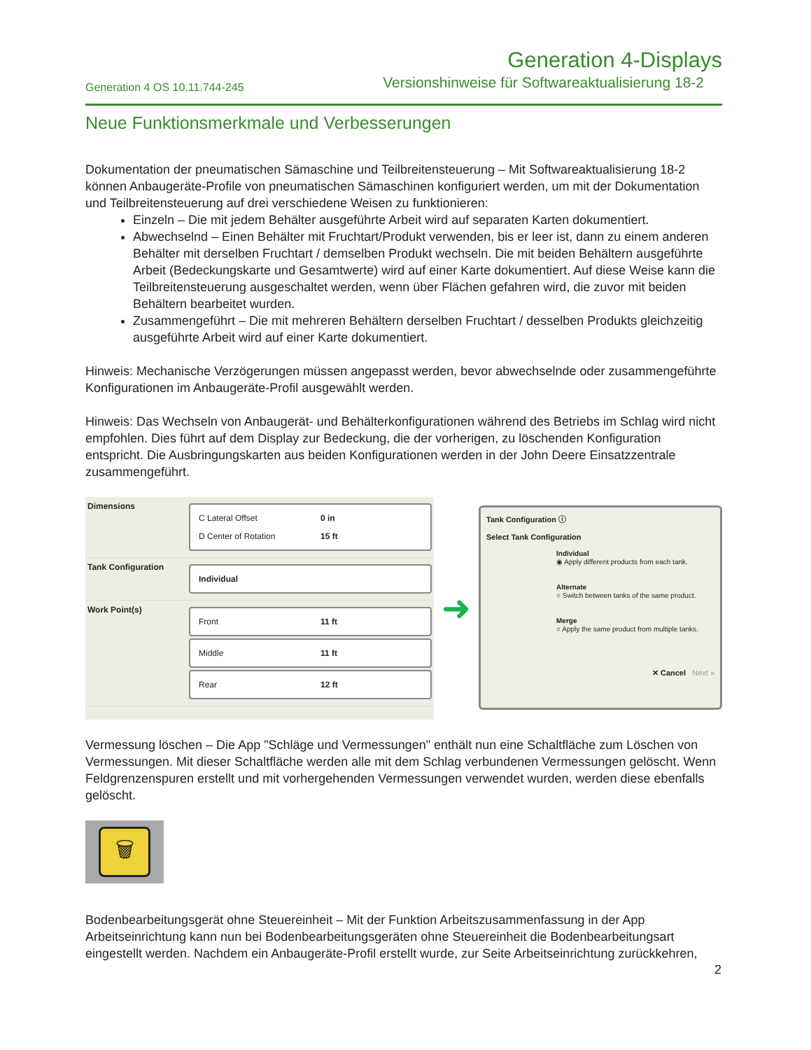Generation 4-Displays
Generation 4 OS 10.11.744-245 Versionshinweise für Softwareaktualisierung 18-2
Neue Funktionsmerkmale und Verbesserungen
Dokumentation der pneumatischen Sämaschine und Teilbreitensteuerung – Mit Softwareaktualisierung 18-2 können Anbaugeräte-Profile von pneumatischen Sämaschinen konfiguriert werden, um mit der Dokumentation und Teilbreitensteuerung auf drei verschiedene Weisen zu funktionieren:
Einzeln – Die mit jedem Behälter ausgeführte Arbeit wird auf separaten Karten dokumentiert.
Abwechselnd – Einen Behälter mit Fruchtart/Produkt verwenden, bis er leer ist, dann zu einem anderen Behälter mit derselben Fruchtart / demselben Produkt wechseln. Die mit beiden Behältern ausgeführte Arbeit (Bedeckungskarte und Gesamtwerte) wird auf einer Karte dokumentiert. Auf diese Weise kann die Teilbreitensteuerung ausgeschaltet werden, wenn über Flächen gefahren wird, die zuvor mit beiden Behältern bearbeitet wurden.
Zusammengeführt – Die mit mehreren Behältern derselben Fruchtart / desselben Produkts gleichzeitig ausgeführte Arbeit wird auf einer Karte dokumentiert.
Hinweis: Mechanische Verzögerungen müssen angepasst werden, bevor abwechselnde oder zusammengeführte Konfigurationen im Anbaugeräte-Profil ausgewählt werden.
Hinweis: Das Wechseln von Anbaugerät- und Behälterkonfigurationen während des Betriebs im Schlag wird nicht empfohlen. Dies führt auf dem Display zur Bedeckung, die der vorherigen, zu löschenden Konfiguration entspricht. Die Ausbringungskarten aus beiden Konfigurationen werden in der John Deere Einsatzzentrale zusammengeführt.
Dimensions
C Lateral Offset 0 in
D Center of Rotation 15 ft
Tank Configuration
Individual
Work Point(s)
Front 11 ft
Middle 11 ft
Rear 12 ft
➜
Tank Configuration ⓘ
Select Tank Configuration
Individual
◉ Apply different products from each tank.
Alternate
○ Switch between tanks of the same product.
Merge
○ Apply the same product from multiple tanks.
✕ Cancel Next »
Vermessung löschen – Die App "Schläge und Vermessungen" enthält nun eine Schaltfläche zum Löschen von Vermessungen. Mit dieser Schaltfläche werden alle mit dem Schlag verbundenen Vermessungen gelöscht. Wenn Feldgrenzenspuren erstellt und mit vorhergehenden Vermessungen verwendet wurden, werden diese ebenfalls gelöscht.
🗑
Bodenbearbeitungsgerät ohne Steuereinheit – Mit der Funktion Arbeitszusammenfassung in der App Arbeitseinrichtung kann nun bei Bodenbearbeitungsgeräten ohne Steuereinheit die Bodenbearbeitungsart eingestellt werden. Nachdem ein Anbaugeräte-Profil erstellt wurde, zur Seite Arbeitseinrichtung zurückkehren,
2